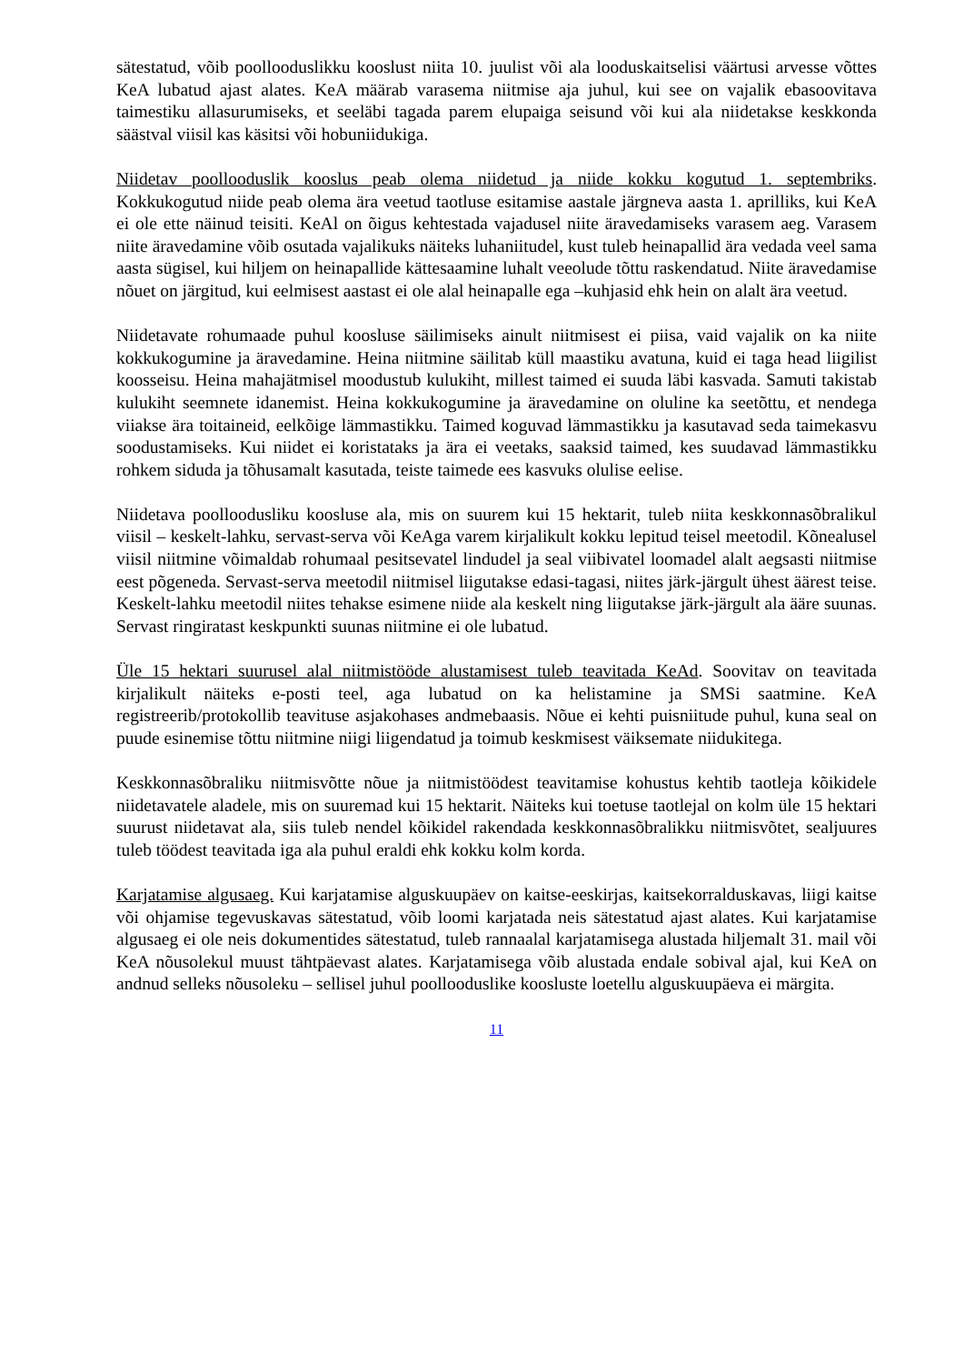sätestatud, võib poollooduslikku kooslust niita 10. juulist või ala looduskaitselisi väärtusi arvesse võttes KeA lubatud ajast alates. KeA määrab varasema niitmise aja juhul, kui see on vajalik ebasoovitava taimestiku allasurumiseks, et seeläbi tagada parem elupaiga seisund või kui ala niidetakse keskkonda säästval viisil kas käsitsi või hobuniidukiga.
Niidetav poollooduslik kooslus peab olema niidetud ja niide kokku kogutud 1. septembriks. Kokkukogutud niide peab olema ära veetud taotluse esitamise aastale järgneva aasta 1. aprilliks, kui KeA ei ole ette näinud teisiti. KeAl on õigus kehtestada vajadusel niite äravedamiseks varasem aeg. Varasem niite äravedamine võib osutada vajalikuks näiteks luhaniitudel, kust tuleb heinapallid ära vedada veel sama aasta sügisel, kui hiljem on heinapallide kättesaamine luhalt veeolude tõttu raskendatud. Niite äravedamise nõuet on järgitud, kui eelmisest aastast ei ole alal heinapalle ega –kuhjasid ehk hein on alalt ära veetud.
Niidetavate rohumaade puhul koosluse säilimiseks ainult niitmisest ei piisa, vaid vajalik on ka niite kokkukogumine ja äravedamine. Heina niitmine säilitab küll maastiku avatuna, kuid ei taga head liigilist koosseisu. Heina mahajätmisel moodustub kulukiht, millest taimed ei suuda läbi kasvada. Samuti takistab kulukiht seemnete idanemist. Heina kokkukogumine ja äravedamine on oluline ka seetõttu, et nendega viiakse ära toitaineid, eelkõige lämmastikku. Taimed koguvad lämmastikku ja kasutavad seda taimekasvu soodustamiseks. Kui niidet ei koristataks ja ära ei veetaks, saaksid taimed, kes suudavad lämmastikku rohkem siduda ja tõhusamalt kasutada, teiste taimede ees kasvuks olulise eelise.
Niidetava poolloodusliku koosluse ala, mis on suurem kui 15 hektarit, tuleb niita keskkonnasõbralikul viisil – keskelt-lahku, servast-serva või KeAga varem kirjalikult kokku lepitud teisel meetodil. Kõnealusel viisil niitmine võimaldab rohumaal pesitsevatel lindudel ja seal viibivatel loomadel alalt aegsasti niitmise eest põgeneda. Servast-serva meetodil niitmisel liigutakse edasi-tagasi, niites järk-järgult ühest äärest teise. Keskelt-lahku meetodil niites tehakse esimene niide ala keskelt ning liigutakse järk-järgult ala ääre suunas. Servast ringiratast keskpunkti suunas niitmine ei ole lubatud.
Üle 15 hektari suurusel alal niitmistööde alustamisest tuleb teavitada KeAd. Soovitav on teavitada kirjalikult näiteks e-posti teel, aga lubatud on ka helistamine ja SMSi saatmine. KeA registreerib/protokollib teavituse asjakohases andmebaasis. Nõue ei kehti puisniitude puhul, kuna seal on puude esinemise tõttu niitmine niigi liigendatud ja toimub keskmisest väiksemate niidukitega.
Keskkonnasõbraliku niitmisvõtte nõue ja niitmistöödest teavitamise kohustus kehtib taotleja kõikidele niidetavatele aladele, mis on suuremad kui 15 hektarit. Näiteks kui toetuse taotlejal on kolm üle 15 hektari suurust niidetavat ala, siis tuleb nendel kõikidel rakendada keskkonnasõbralikku niitmisvõtet, sealjuures tuleb töödest teavitada iga ala puhul eraldi ehk kokku kolm korda.
Karjatamise algusaeg. Kui karjatamise alguskuupäev on kaitse-eeskirjas, kaitsekorralduskavas, liigi kaitse või ohjamise tegevuskavas sätestatud, võib loomi karjatada neis sätestatud ajast alates. Kui karjatamise algusaeg ei ole neis dokumentides sätestatud, tuleb rannaalal karjatamisega alustada hiljemalt 31. mail või KeA nõusolekul muust tähtpäevast alates. Karjatamisega võib alustada endale sobival ajal, kui KeA on andnud selleks nõusoleku – sellisel juhul poollooduslike koosluste loetellu alguskuupäeva ei märgita.
11